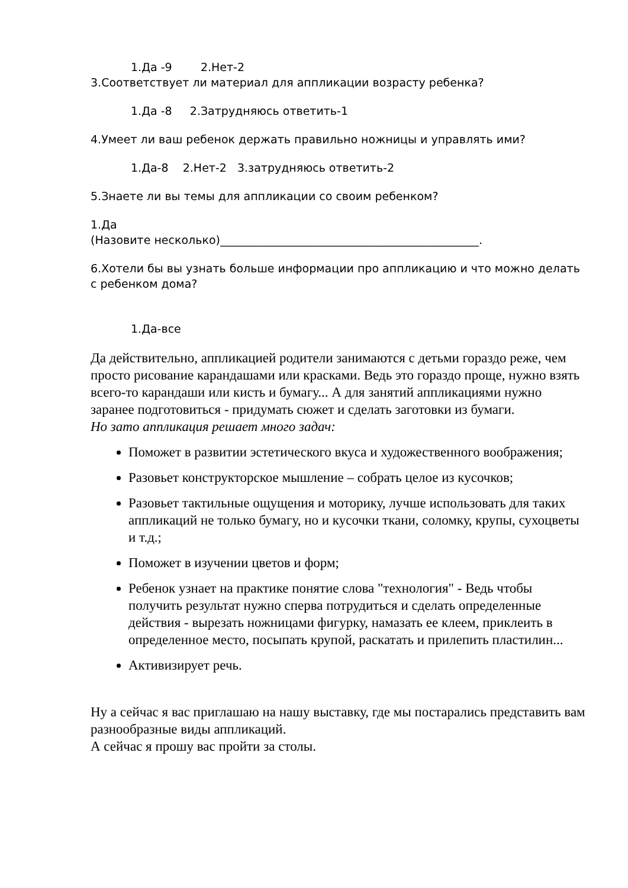1.Да -9 2.Нет-2
3.Соответствует ли материал для аппликации возрасту ребенка?
1.Да -8 2.Затрудняюсь ответить-1
4.Умеет ли ваш ребенок держать правильно ножницы и управлять ими?
1.Да-8 2.Нет-2 3.затрудняюсь ответить-2
5.Знаете ли вы темы для аппликации со своим ребенком?
1.Да
(Назовите несколько)______________________________________________.
6.Хотели бы вы узнать больше информации про аппликацию и что можно делать с ребенком дома?
1.Да-все
Да действительно, аппликацией родители занимаются с детьми гораздо реже, чем просто рисование карандашами или красками. Ведь это гораздо проще, нужно взять всего-то карандаши или кисть и бумагу... А для занятий аппликациями нужно заранее подготовиться - придумать сюжет и сделать заготовки из бумаги.
Но зато аппликация решает много задач:
Поможет в развитии эстетического вкуса и художественного воображения;
Разовьет конструкторское мышление – собрать целое из кусочков;
Разовьет тактильные ощущения и моторику, лучше использовать для таких аппликаций не только бумагу, но и кусочки ткани, соломку, крупы, сухоцветы и т.д.;
Поможет в изучении цветов и форм;
Ребенок узнает на практике понятие слова "технология" - Ведь чтобы получить результат нужно сперва потрудиться и сделать определенные действия - вырезать ножницами фигурку, намазать ее клеем, приклеить в определенное место, посыпать крупой, раскатать и прилепить пластилин...
Активизирует речь.
Ну а сейчас я вас приглашаю на нашу выставку, где мы постарались представить вам разнообразные виды аппликаций.
А сейчас я прошу вас пройти за столы.